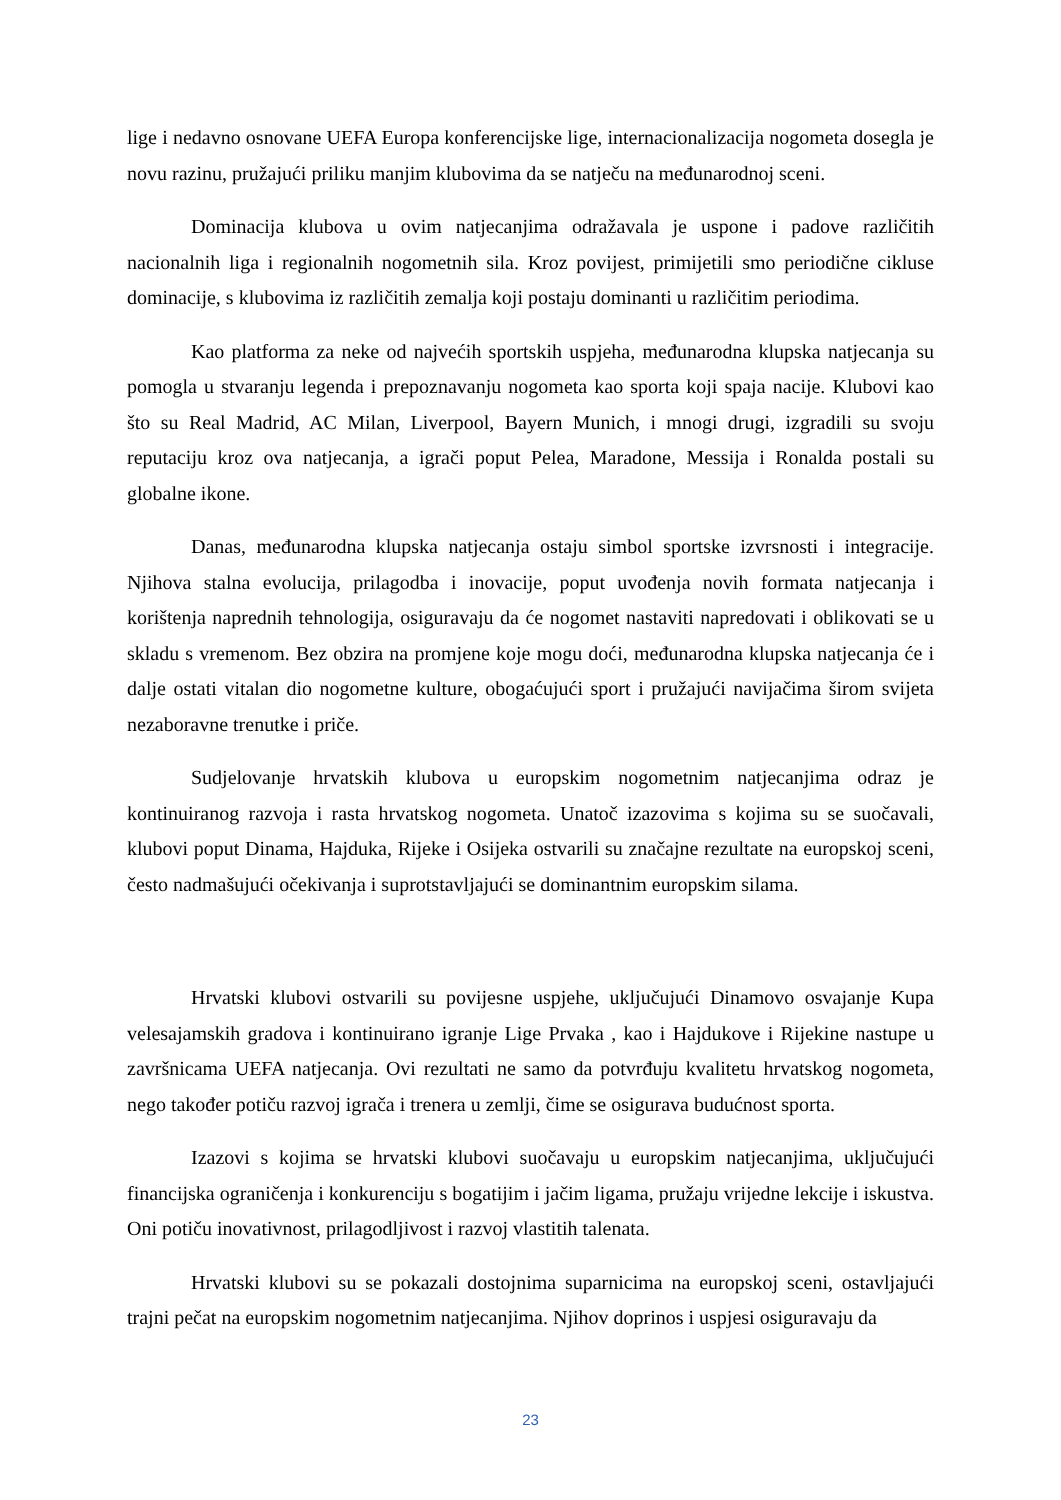lige i nedavno osnovane UEFA Europa konferencijske lige, internacionalizacija nogometa dosegla je novu razinu, pružajući priliku manjim klubovima da se natječu na međunarodnoj sceni.
Dominacija klubova u ovim natjecanjima odražavala je uspone i padove različitih nacionalnih liga i regionalnih nogometnih sila. Kroz povijest, primijetili smo periodične cikluse dominacije, s klubovima iz različitih zemalja koji postaju dominanti u različitim periodima.
Kao platforma za neke od najvećih sportskih uspjeha, međunarodna klupska natjecanja su pomogla u stvaranju legenda i prepoznavanju nogometa kao sporta koji spaja nacije. Klubovi kao što su Real Madrid, AC Milan, Liverpool, Bayern Munich, i mnogi drugi, izgradili su svoju reputaciju kroz ova natjecanja, a igrači poput Pelea, Maradone, Messija i Ronalda postali su globalne ikone.
Danas, međunarodna klupska natjecanja ostaju simbol sportske izvrsnosti i integracije. Njihova stalna evolucija, prilagodba i inovacije, poput uvođenja novih formata natjecanja i korištenja naprednih tehnologija, osiguravaju da će nogomet nastaviti napredovati i oblikovati se u skladu s vremenom. Bez obzira na promjene koje mogu doći, međunarodna klupska natjecanja će i dalje ostati vitalan dio nogometne kulture, obogaćujući sport i pružajući navijačima širom svijeta nezaboravne trenutke i priče.
Sudjelovanje hrvatskih klubova u europskim nogometnim natjecanjima odraz je kontinuiranog razvoja i rasta hrvatskog nogometa. Unatoč izazovima s kojima su se suočavali, klubovi poput Dinama, Hajduka, Rijeke i Osijeka ostvarili su značajne rezultate na europskoj sceni, često nadmašujući očekivanja i suprotstavljajući se dominantnim europskim silama.
Hrvatski klubovi ostvarili su povijesne uspjehe, uključujući Dinamovo osvajanje Kupa velesajamskih gradova i kontinuirano igranje Lige Prvaka , kao i Hajdukove i Rijekine nastupe u završnicama UEFA natjecanja. Ovi rezultati ne samo da potvrđuju kvalitetu hrvatskog nogometa, nego također potiču razvoj igrača i trenera u zemlji, čime se osigurava budućnost sporta.
Izazovi s kojima se hrvatski klubovi suočavaju u europskim natjecanjima, uključujući financijska ograničenja i konkurenciju s bogatijim i jačim ligama, pružaju vrijedne lekcije i iskustva. Oni potiču inovativnost, prilagodljivost i razvoj vlastitih talenata.
Hrvatski klubovi su se pokazali dostojnima suparnicima na europskoj sceni, ostavljajući trajni pečat na europskim nogometnim natjecanjima. Njihov doprinos i uspjesi osiguravaju da
23